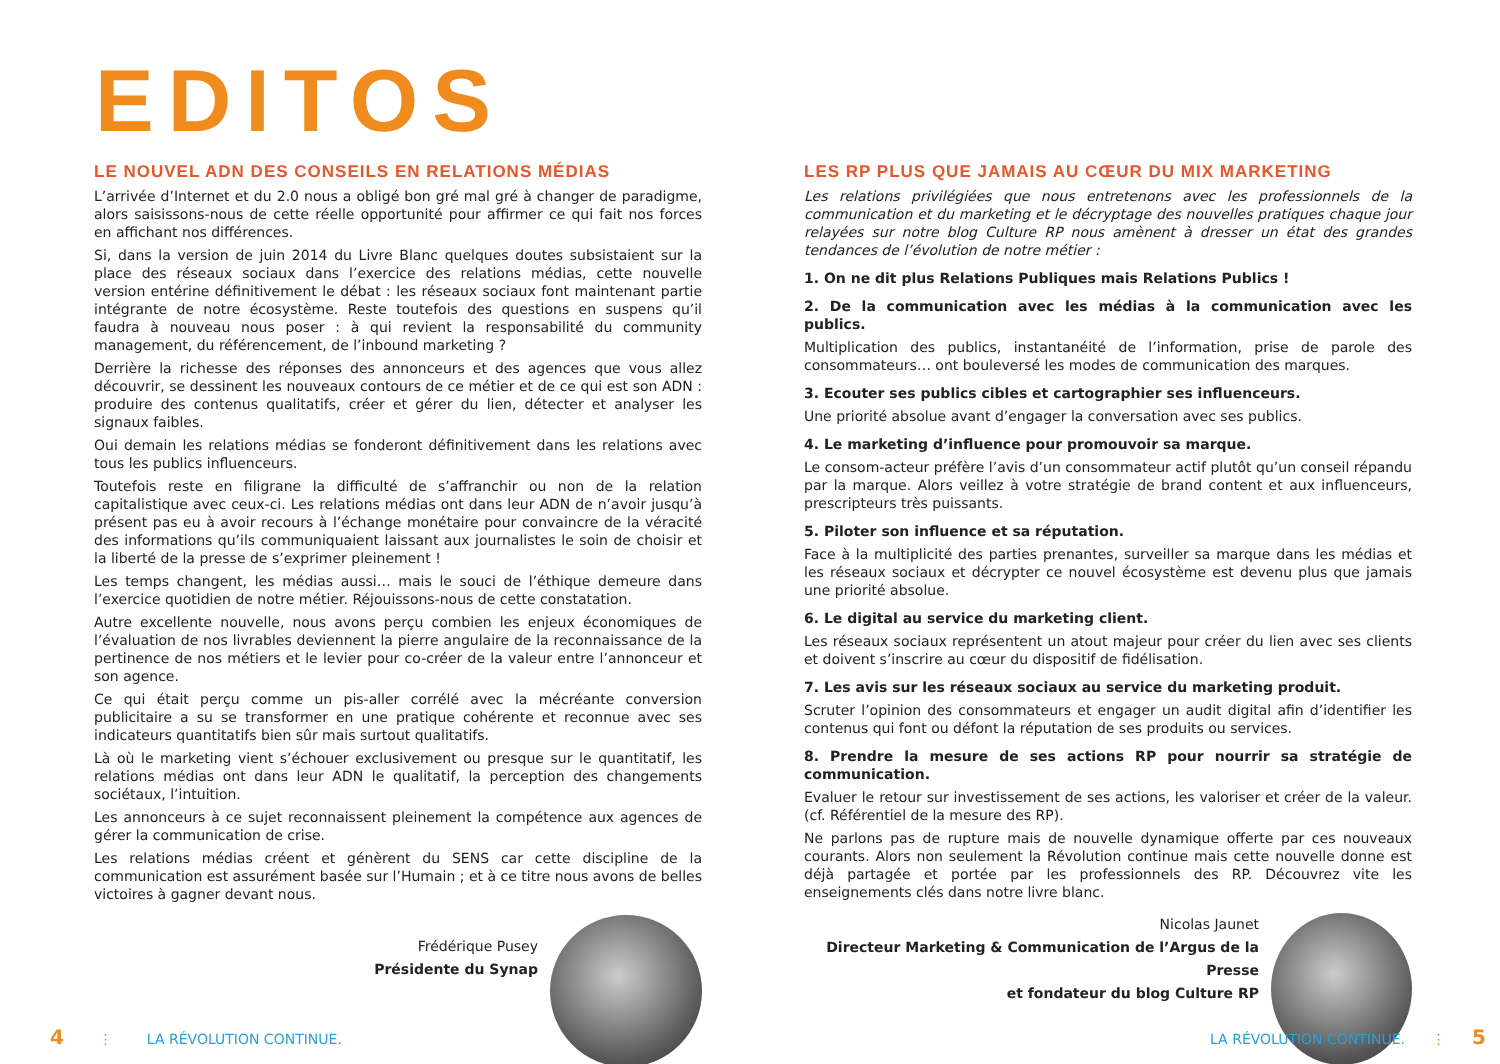EDITOS
LE NOUVEL ADN DES CONSEILS EN RELATIONS MÉDIAS
L’arrivée d’Internet et du 2.0 nous a obligé bon gré mal gré à changer de paradigme, alors saisissons-nous de cette réelle opportunité pour affirmer ce qui fait nos forces en affichant nos différences.
Si, dans la version de juin 2014 du Livre Blanc quelques doutes subsistaient sur la place des réseaux sociaux dans l’exercice des relations médias, cette nouvelle version entérine définitivement le débat : les réseaux sociaux font maintenant partie intégrante de notre écosystème. Reste toutefois des questions en suspens qu’il faudra à nouveau nous poser : à qui revient la responsabilité du community management, du référencement, de l’inbound marketing ?
Derrière la richesse des réponses des annonceurs et des agences que vous allez découvrir, se dessinent les nouveaux contours de ce métier et de ce qui est son ADN : produire des contenus qualitatifs, créer et gérer du lien, détecter et analyser les signaux faibles.
Oui demain les relations médias se fonderont définitivement dans les relations avec tous les publics influenceurs.
Toutefois reste en filigrane la difficulté de s’affranchir ou non de la relation capitalistique avec ceux-ci. Les relations médias ont dans leur ADN de n’avoir jusqu’à présent pas eu à avoir recours à l’échange monétaire pour convaincre de la véracité des informations qu’ils communiquaient laissant aux journalistes le soin de choisir et la liberté de la presse de s’exprimer pleinement !
Les temps changent, les médias aussi… mais le souci de l’éthique demeure dans l’exercice quotidien de notre métier. Réjouissons-nous de cette constatation.
Autre excellente nouvelle, nous avons perçu combien les enjeux économiques de l’évaluation de nos livrables deviennent la pierre angulaire de la reconnaissance de la pertinence de nos métiers et le levier pour co-créer de la valeur entre l’annonceur et son agence.
Ce qui était perçu comme un pis-aller corrélé avec la mécréante conversion publicitaire a su se transformer en une pratique cohérente et reconnue avec ses indicateurs quantitatifs bien sûr mais surtout qualitatifs.
Là où le marketing vient s’échouer exclusivement ou presque sur le quantitatif, les relations médias ont dans leur ADN le qualitatif, la perception des changements sociétaux, l’intuition.
Les annonceurs à ce sujet reconnaissent pleinement la compétence aux agences de gérer la communication de crise.
Les relations médias créent et génèrent du SENS car cette discipline de la communication est assurément basée sur l’Humain ; et à ce titre nous avons de belles victoires à gagner devant nous.
Frédérique Pusey
Présidente du Synap
LES RP PLUS QUE JAMAIS AU CŒUR DU MIX MARKETING
Les relations privilégiées que nous entretenons avec les professionnels de la communication et du marketing et le décryptage des nouvelles pratiques chaque jour relayées sur notre blog Culture RP nous amènent à dresser un état des grandes tendances de l’évolution de notre métier :
1. On ne dit plus Relations Publiques mais Relations Publics !
2. De la communication avec les médias à la communication avec les publics.
Multiplication des publics, instantanéité de l’information, prise de parole des consommateurs… ont bouleversé les modes de communication des marques.
3. Ecouter ses publics cibles et cartographier ses influenceurs.
Une priorité absolue avant d’engager la conversation avec ses publics.
4. Le marketing d’influence pour promouvoir sa marque.
Le consom-acteur préfère l’avis d’un consommateur actif plutôt qu’un conseil répandu par la marque. Alors veillez à votre stratégie de brand content et aux influenceurs, prescripteurs très puissants.
5. Piloter son influence et sa réputation.
Face à la multiplicité des parties prenantes, surveiller sa marque dans les médias et les réseaux sociaux et décrypter ce nouvel écosystème est devenu plus que jamais une priorité absolue.
6. Le digital au service du marketing client.
Les réseaux sociaux représentent un atout majeur pour créer du lien avec ses clients et doivent s’inscrire au cœur du dispositif de fidélisation.
7. Les avis sur les réseaux sociaux au service du marketing produit.
Scruter l’opinion des consommateurs et engager un audit digital afin d’identifier les contenus qui font ou défont la réputation de ses produits ou services.
8. Prendre la mesure de ses actions RP pour nourrir sa stratégie de communication.
Evaluer le retour sur investissement de ses actions, les valoriser et créer de la valeur. (cf. Référentiel de la mesure des RP).
Ne parlons pas de rupture mais de nouvelle dynamique offerte par ces nouveaux courants. Alors non seulement la Révolution continue mais cette nouvelle donne est déjà partagée et portée par les professionnels des RP. Découvrez vite les enseignements clés dans notre livre blanc.
Nicolas Jaunet
Directeur Marketing & Communication de l’Argus de la Presse
et fondateur du blog Culture RP
4 ⋮ LA RÉVOLUTION CONTINUE. LA RÉVOLUTION CONTINUE. ⋮ 5